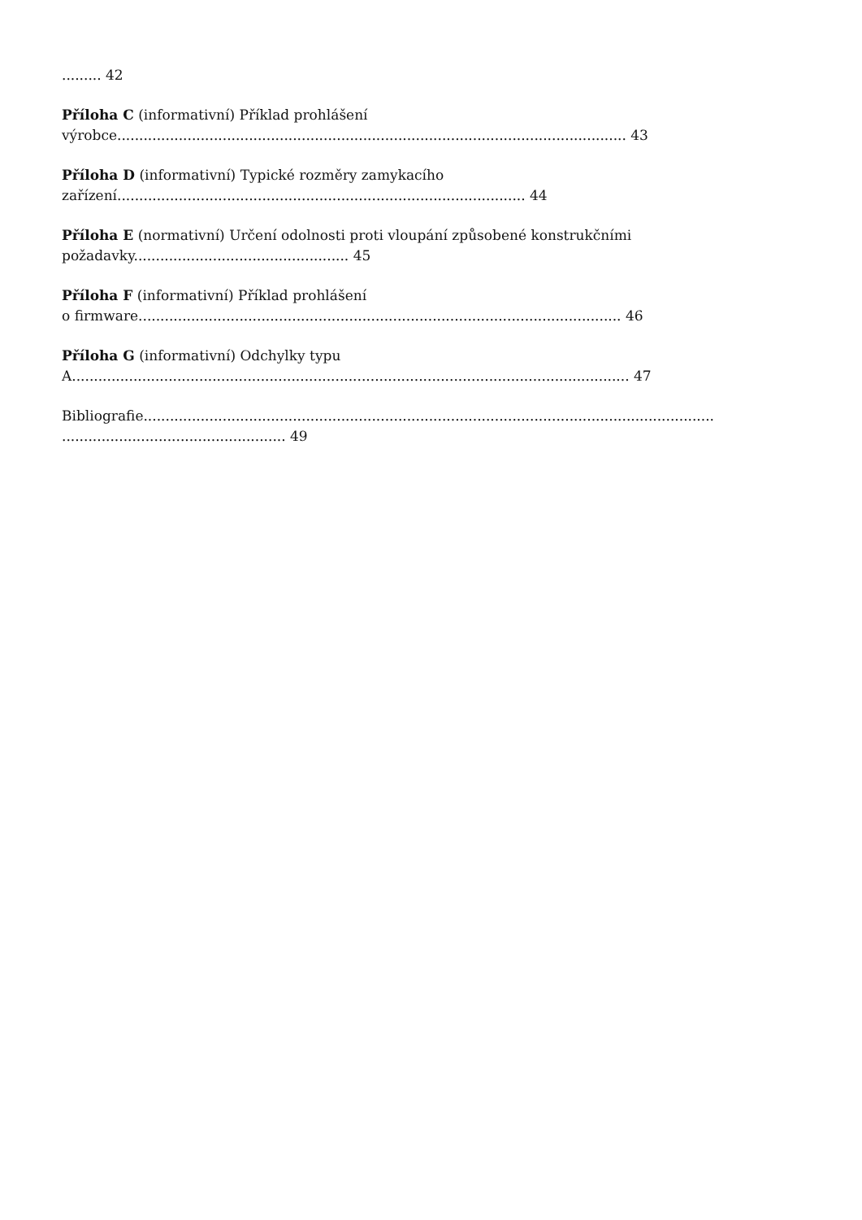......... 42
Příloha C (informativní) Příklad prohlášení
výrobce.................................................................................................................... 43
Příloha D (informativní) Typické rozměry zamykacího
zařízení............................................................................................. 44
Příloha E (normativní) Určení odolnosti proti vloupání způsobené konstrukčními
požadavky................................................. 45
Příloha F (informativní) Příklad prohlášení
o firmware.............................................................................................................. 46
Příloha G (informativní) Odchylky typu
A............................................................................................................................... 47
Bibliografie..................................................................................................................................
................................................... 49